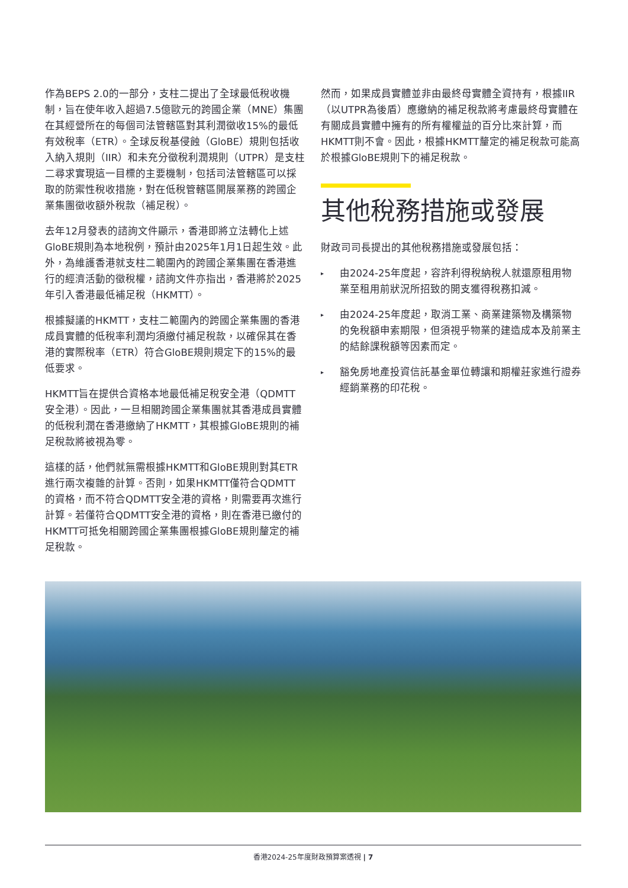作為BEPS 2.0的一部分，支柱二提出了全球最低稅收機制，旨在使年收入超過7.5億歐元的跨國企業（MNE）集團在其經營所在的每個司法管轄區對其利潤徵收15%的最低有效稅率（ETR）。全球反稅基侵蝕（GloBE）規則包括收入納入規則（IIR）和未充分徵稅利潤規則（UTPR）是支柱二尋求實現這一目標的主要機制，包括司法管轄區可以採取的防禦性稅收措施，對在低稅管轄區開展業務的跨國企業集團徵收額外稅款（補足稅）。
去年12月發表的諮詢文件顯示，香港即將立法轉化上述GloBE規則為本地稅例，預計由2025年1月1日起生效。此外，為維護香港就支柱二範圍內的跨國企業集團在香港進行的經濟活動的徵稅權，諮詢文件亦指出，香港將於2025年引入香港最低補足稅（HKMTT）。
根據擬議的HKMTT，支柱二範圍內的跨國企業集團的香港成員實體的低稅率利潤均須繳付補足稅款，以確保其在香港的實際稅率（ETR）符合GloBE規則規定下的15%的最低要求。
HKMTT旨在提供合資格本地最低補足稅安全港（QDMTT安全港）。因此，一旦相關跨國企業集團就其香港成員實體的低稅利潤在香港繳納了HKMTT，其根據GloBE規則的補足稅款將被視為零。
這樣的話，他們就無需根據HKMTT和GloBE規則對其ETR進行兩次複雜的計算。否則，如果HKMTT僅符合QDMTT的資格，而不符合QDMTT安全港的資格，則需要再次進行計算。若僅符合QDMTT安全港的資格，則在香港已繳付的HKMTT可抵免相關跨國企業集團根據GloBE規則釐定的補足稅款。
然而，如果成員實體並非由最終母實體全資持有，根據IIR（以UTPR為後盾）應繳納的補足稅款將考慮最終母實體在有關成員實體中擁有的所有權權益的百分比來計算，而HKMTT則不會。因此，根據HKMTT釐定的補足稅款可能高於根據GloBE規則下的補足稅款。
其他稅務措施或發展
財政司司長提出的其他稅務措施或發展包括：
▸ 由2024-25年度起，容許利得稅納稅人就還原租用物業至租用前狀況所招致的開支獲得稅務扣減。
▸ 由2024-25年度起，取消工業、商業建築物及構築物的免稅額申索期限，但須視乎物業的建造成本及前業主的結餘課稅額等因素而定。
▸ 豁免房地產投資信託基金單位轉讓和期權莊家進行證券經銷業務的印花稅。
香港2024-25年度財政預算案透視 | 7